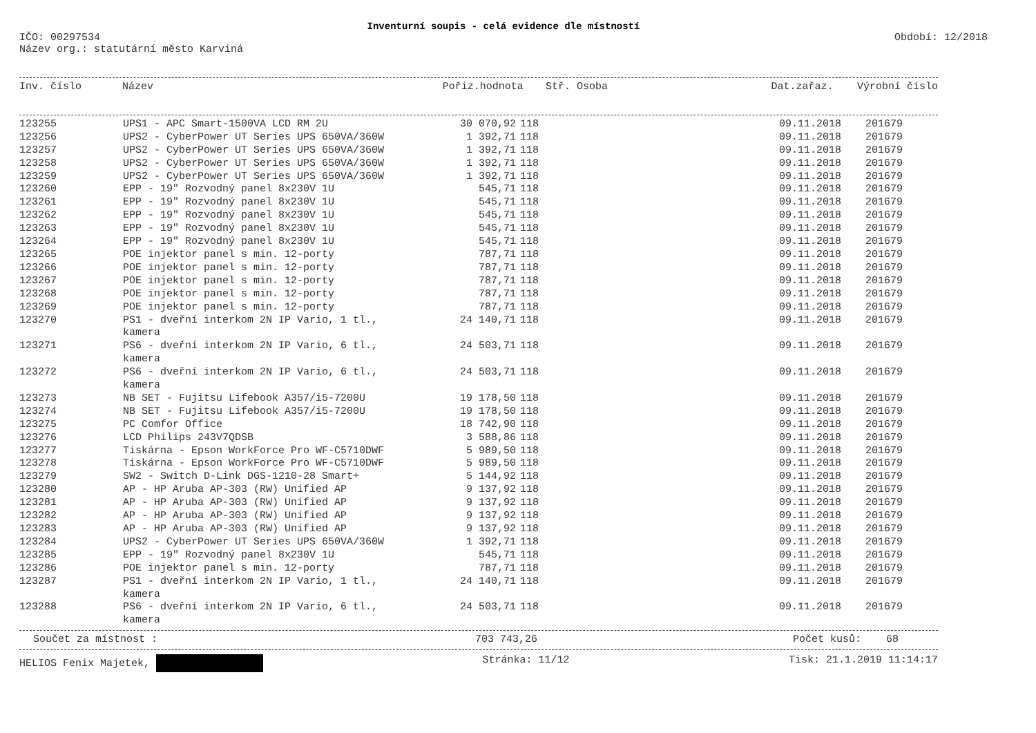Inventurní soupis - celá evidence dle místností
IČO: 00297534
Název org.: statutární město Karviná
Období: 12/2018
| Inv. číslo | Název | Pořiz.hodnota | Stř. Osoba | Dat.zařaz. | Výrobní číslo |
| --- | --- | --- | --- | --- | --- |
| 123255 | UPS1 - APC Smart-1500VA LCD RM 2U | 30 070,92 | 118 | 09.11.2018 | 201679 |
| 123256 | UPS2 - CyberPower UT Series UPS 650VA/360W | 1 392,71 | 118 | 09.11.2018 | 201679 |
| 123257 | UPS2 - CyberPower UT Series UPS 650VA/360W | 1 392,71 | 118 | 09.11.2018 | 201679 |
| 123258 | UPS2 - CyberPower UT Series UPS 650VA/360W | 1 392,71 | 118 | 09.11.2018 | 201679 |
| 123259 | UPS2 - CyberPower UT Series UPS 650VA/360W | 1 392,71 | 118 | 09.11.2018 | 201679 |
| 123260 | EPP - 19" Rozvodný panel 8x230V 1U | 545,71 | 118 | 09.11.2018 | 201679 |
| 123261 | EPP - 19" Rozvodný panel 8x230V 1U | 545,71 | 118 | 09.11.2018 | 201679 |
| 123262 | EPP - 19" Rozvodný panel 8x230V 1U | 545,71 | 118 | 09.11.2018 | 201679 |
| 123263 | EPP - 19" Rozvodný panel 8x230V 1U | 545,71 | 118 | 09.11.2018 | 201679 |
| 123264 | EPP - 19" Rozvodný panel 8x230V 1U | 545,71 | 118 | 09.11.2018 | 201679 |
| 123265 | POE injektor panel s min. 12-porty | 787,71 | 118 | 09.11.2018 | 201679 |
| 123266 | POE injektor panel s min. 12-porty | 787,71 | 118 | 09.11.2018 | 201679 |
| 123267 | POE injektor panel s min. 12-porty | 787,71 | 118 | 09.11.2018 | 201679 |
| 123268 | POE injektor panel s min. 12-porty | 787,71 | 118 | 09.11.2018 | 201679 |
| 123269 | POE injektor panel s min. 12-porty | 787,71 | 118 | 09.11.2018 | 201679 |
| 123270 | PS1 - dveřní interkom 2N IP Vario, 1 tl., kamera | 24 140,71 | 118 | 09.11.2018 | 201679 |
| 123271 | PS6 - dveřní interkom 2N IP Vario, 6 tl., kamera | 24 503,71 | 118 | 09.11.2018 | 201679 |
| 123272 | PS6 - dveřní interkom 2N IP Vario, 6 tl., kamera | 24 503,71 | 118 | 09.11.2018 | 201679 |
| 123273 | NB SET - Fujitsu Lifebook A357/i5-7200U | 19 178,50 | 118 | 09.11.2018 | 201679 |
| 123274 | NB SET - Fujitsu Lifebook A357/i5-7200U | 19 178,50 | 118 | 09.11.2018 | 201679 |
| 123275 | PC Comfor Office | 18 742,90 | 118 | 09.11.2018 | 201679 |
| 123276 | LCD Philips 243V7QDSB | 3 588,86 | 118 | 09.11.2018 | 201679 |
| 123277 | Tiskárna - Epson WorkForce Pro WF-C5710DWF | 5 989,50 | 118 | 09.11.2018 | 201679 |
| 123278 | Tiskárna - Epson WorkForce Pro WF-C5710DWF | 5 989,50 | 118 | 09.11.2018 | 201679 |
| 123279 | SW2 - Switch D-Link DGS-1210-28 Smart+ | 5 144,92 | 118 | 09.11.2018 | 201679 |
| 123280 | AP - HP Aruba AP-303 (RW) Unified AP | 9 137,92 | 118 | 09.11.2018 | 201679 |
| 123281 | AP - HP Aruba AP-303 (RW) Unified AP | 9 137,92 | 118 | 09.11.2018 | 201679 |
| 123282 | AP - HP Aruba AP-303 (RW) Unified AP | 9 137,92 | 118 | 09.11.2018 | 201679 |
| 123283 | AP - HP Aruba AP-303 (RW) Unified AP | 9 137,92 | 118 | 09.11.2018 | 201679 |
| 123284 | UPS2 - CyberPower UT Series UPS 650VA/360W | 1 392,71 | 118 | 09.11.2018 | 201679 |
| 123285 | EPP - 19" Rozvodný panel 8x230V 1U | 545,71 | 118 | 09.11.2018 | 201679 |
| 123286 | POE injektor panel s min. 12-porty | 787,71 | 118 | 09.11.2018 | 201679 |
| 123287 | PS1 - dveřní interkom 2N IP Vario, 1 tl., kamera | 24 140,71 | 118 | 09.11.2018 | 201679 |
| 123288 | PS6 - dveřní interkom 2N IP Vario, 6 tl., kamera | 24 503,71 | 118 | 09.11.2018 | 201679 |
| Součet za místnost : | 703 743,26 | Počet kusů: 68 |
HELIOS Fenix Majetek, Stránka: 11/12 Tisk: 21.1.2019 11:14:17